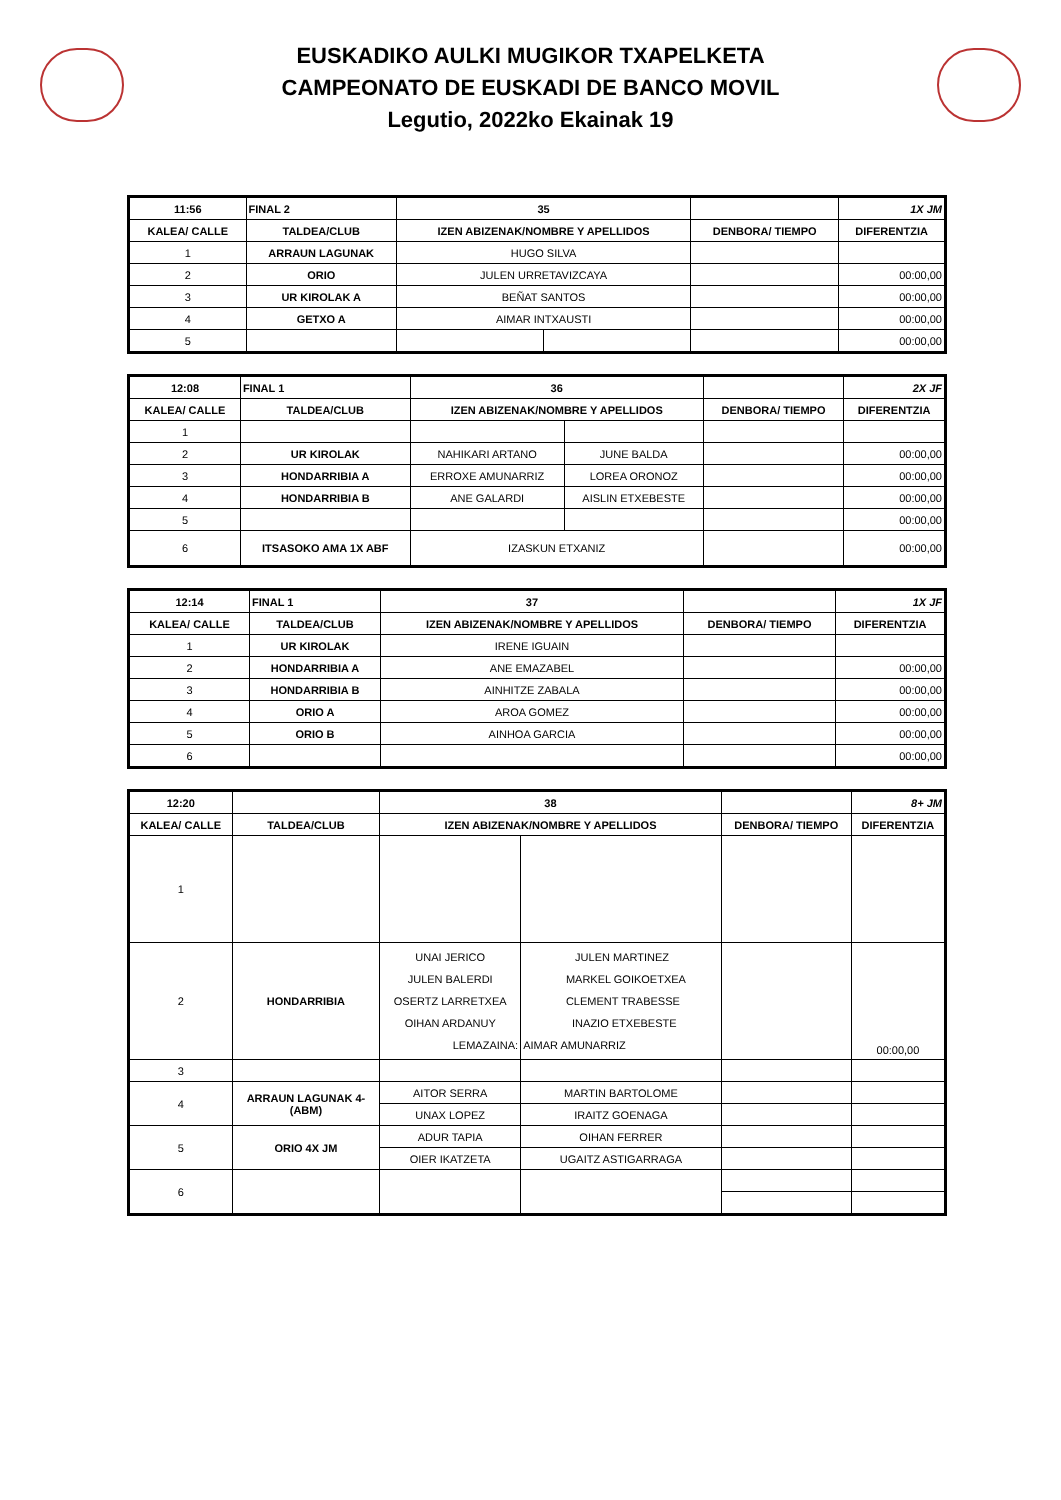EUSKADIKO AULKI MUGIKOR TXAPELKETA
CAMPEONATO DE EUSKADI DE BANCO MOVIL
Legutio, 2022ko Ekainak 19
| 11:56 | FINAL 2 | 35 | | | 1X JM |
| --- | --- | --- | --- | --- | --- |
| KALEA/ CALLE | TALDEA/CLUB | IZEN ABIZENAK/NOMBRE Y APELLIDOS | | DENBORA/ TIEMPO | DIFERENTZIA |
| 1 | ARRAUN LAGUNAK | HUGO SILVA | | | |
| 2 | ORIO | JULEN URRETAVIZCAYA | | | 00:00,00 |
| 3 | UR KIROLAK A | BEÑAT SANTOS | | | 00:00,00 |
| 4 | GETXO A | AIMAR INTXAUSTI | | | 00:00,00 |
| 5 | | | | | 00:00,00 |
| 12:08 | FINAL 1 | 36 | | | 2X JF |
| --- | --- | --- | --- | --- | --- |
| KALEA/ CALLE | TALDEA/CLUB | IZEN ABIZENAK/NOMBRE Y APELLIDOS | | DENBORA/ TIEMPO | DIFERENTZIA |
| 1 | | | | | |
| 2 | UR KIROLAK | NAHIKARI ARTANO | JUNE BALDA | | 00:00,00 |
| 3 | HONDARRIBIA A | ERROXE AMUNARRIZ | LOREA ORONOZ | | 00:00,00 |
| 4 | HONDARRIBIA B | ANE GALARDI | AISLIN ETXEBESTE | | 00:00,00 |
| 5 | | | | | 00:00,00 |
| 6 | ITSASOKO AMA 1X ABF | IZASKUN ETXANIZ | | | 00:00,00 |
| 12:14 | FINAL 1 | 37 | | 1X JF |
| --- | --- | --- | --- | --- |
| KALEA/ CALLE | TALDEA/CLUB | IZEN ABIZENAK/NOMBRE Y APELLIDOS | DENBORA/ TIEMPO | DIFERENTZIA |
| 1 | UR KIROLAK | IRENE IGUAIN | | |
| 2 | HONDARRIBIA A | ANE EMAZABEL | | 00:00,00 |
| 3 | HONDARRIBIA B | AINHITZE ZABALA | | 00:00,00 |
| 4 | ORIO A | AROA GOMEZ | | 00:00,00 |
| 5 | ORIO B | AINHOA GARCIA | | 00:00,00 |
| 6 | | | | 00:00,00 |
| 12:20 | | 38 | | | 8+ JM |
| --- | --- | --- | --- | --- | --- |
| KALEA/ CALLE | TALDEA/CLUB | IZEN ABIZENAK/NOMBRE Y APELLIDOS | | DENBORA/ TIEMPO | DIFERENTZIA |
| 1 | | | | | |
| 2 | HONDARRIBIA | UNAI JERICO JULEN BALERDI OSERTZ LARRETXEA OIHAN ARDANUY LEMAZAINA: | JULEN MARTINEZ MARKEL GOIKOETXEA CLEMENT TRABESSE INAZIO ETXEBESTE AIMAR AMUNARRIZ | | 00:00,00 |
| 3 | | | | | |
| 4 | ARRAUN LAGUNAK 4- (ABM) | AITOR SERRA | MARTIN BARTOLOME | | |
| | | UNAX LOPEZ | IRAITZ GOENAGA | | |
| 5 | ORIO 4X JM | ADUR TAPIA | OIHAN FERRER | | |
| | | OIER IKATZETA | UGAITZ ASTIGARRAGA | | |
| 6 | | | | | |